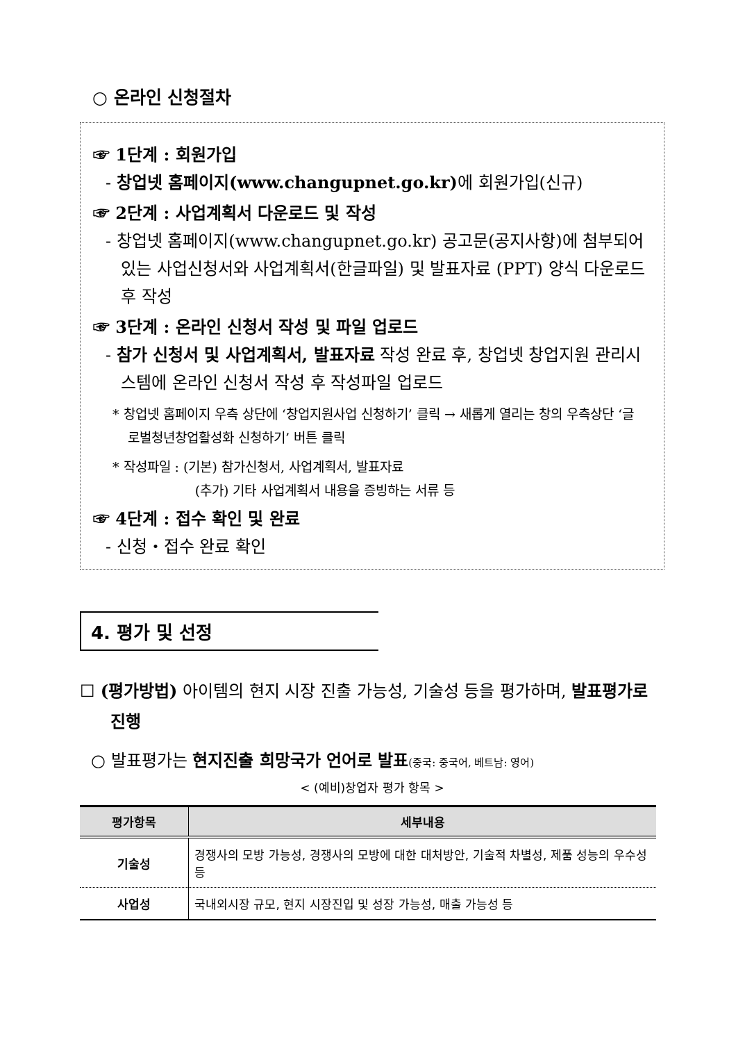○ 온라인 신청절차
☞ 1단계 : 회원가입
- 창업넷 홈페이지(www.changupnet.go.kr) 에 회원가입(신규)
☞ 2단계 : 사업계획서 다운로드 및 작성
- 창업넷 홈페이지(www.changupnet.go.kr) 공고문(공지사항)에 첨부되어 있는 사업신청서와 사업계획서(한글파일) 및 발표자료 (PPT) 양식 다운로드 후 작성
☞ 3단계 : 온라인 신청서 작성 및 파일 업로드
- 참가 신청서 및 사업계획서, 발표자료 작성 완료 후, 창업넷 창업지원 관리시스템에 온라인 신청서 작성 후 작성파일 업로드
* 창업넷 홈페이지 우측 상단에 ‘창업지원사업 신청하기’ 클릭 → 새롭게 열리는 창의 우측상단 ‘글로벌청년창업활성화 신청하기’ 버튼 클릭
* 작성파일 : (기본) 참가신청서, 사업계획서, 발표자료
(추가) 기타 사업계획서 내용을 증빙하는 서류 등
☞ 4단계 : 접수 확인 및 완료
- 신청・접수 완료 확인
4. 평가 및 선정
☐ (평가방법) 아이템의 현지 시장 진출 가능성, 기술성 등을 평가하며, 발표평가로 진행
○ 발표평가는 현지진출 희망국가 언어로 발표(중국: 중국어, 베트남: 영어)
< (예비)창업자 평가 항목 >
| 평가항목 | 세부내용 |
| --- | --- |
| 기술성 | 경쟁사의 모방 가능성, 경쟁사의 모방에 대한 대처방안, 기술적 차별성, 제품 성능의 우수성 등 |
| 사업성 | 국내외시장 규모, 현지 시장진입 및 성장 가능성, 매출 가능성 등 |